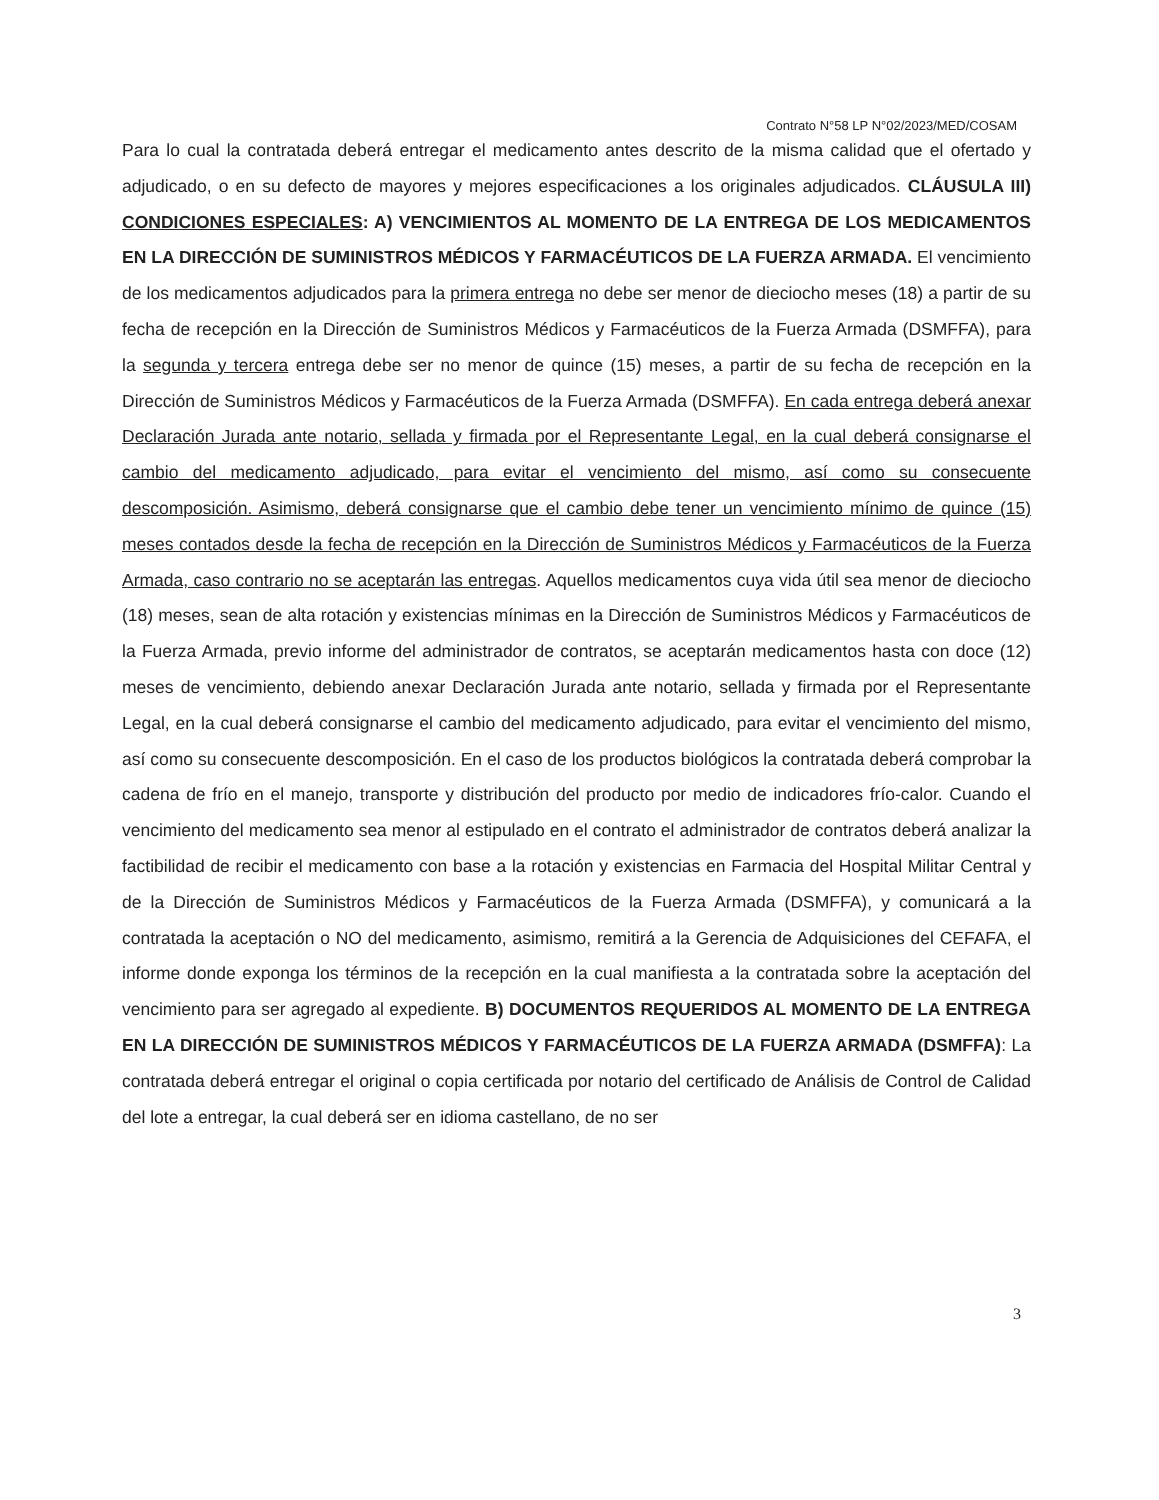Contrato N°58 LP N°02/2023/MED/COSAM
Para lo cual la contratada deberá entregar el medicamento antes descrito de la misma calidad que el ofertado y adjudicado, o en su defecto de mayores y mejores especificaciones a los originales adjudicados. CLÁUSULA III) CONDICIONES ESPECIALES: A) VENCIMIENTOS AL MOMENTO DE LA ENTREGA DE LOS MEDICAMENTOS EN LA DIRECCIÓN DE SUMINISTROS MÉDICOS Y FARMACÉUTICOS DE LA FUERZA ARMADA. El vencimiento de los medicamentos adjudicados para la primera entrega no debe ser menor de dieciocho meses (18) a partir de su fecha de recepción en la Dirección de Suministros Médicos y Farmacéuticos de la Fuerza Armada (DSMFFA), para la segunda y tercera entrega debe ser no menor de quince (15) meses, a partir de su fecha de recepción en la Dirección de Suministros Médicos y Farmacéuticos de la Fuerza Armada (DSMFFA). En cada entrega deberá anexar Declaración Jurada ante notario, sellada y firmada por el Representante Legal, en la cual deberá consignarse el cambio del medicamento adjudicado, para evitar el vencimiento del mismo, así como su consecuente descomposición. Asimismo, deberá consignarse que el cambio debe tener un vencimiento mínimo de quince (15) meses contados desde la fecha de recepción en la Dirección de Suministros Médicos y Farmacéuticos de la Fuerza Armada, caso contrario no se aceptarán las entregas. Aquellos medicamentos cuya vida útil sea menor de dieciocho (18) meses, sean de alta rotación y existencias mínimas en la Dirección de Suministros Médicos y Farmacéuticos de la Fuerza Armada, previo informe del administrador de contratos, se aceptarán medicamentos hasta con doce (12) meses de vencimiento, debiendo anexar Declaración Jurada ante notario, sellada y firmada por el Representante Legal, en la cual deberá consignarse el cambio del medicamento adjudicado, para evitar el vencimiento del mismo, así como su consecuente descomposición. En el caso de los productos biológicos la contratada deberá comprobar la cadena de frío en el manejo, transporte y distribución del producto por medio de indicadores frío-calor. Cuando el vencimiento del medicamento sea menor al estipulado en el contrato el administrador de contratos deberá analizar la factibilidad de recibir el medicamento con base a la rotación y existencias en Farmacia del Hospital Militar Central y de la Dirección de Suministros Médicos y Farmacéuticos de la Fuerza Armada (DSMFFA), y comunicará a la contratada la aceptación o NO del medicamento, asimismo, remitirá a la Gerencia de Adquisiciones del CEFAFA, el informe donde exponga los términos de la recepción en la cual manifiesta a la contratada sobre la aceptación del vencimiento para ser agregado al expediente. B) DOCUMENTOS REQUERIDOS AL MOMENTO DE LA ENTREGA EN LA DIRECCIÓN DE SUMINISTROS MÉDICOS Y FARMACÉUTICOS DE LA FUERZA ARMADA (DSMFFA): La contratada deberá entregar el original o copia certificada por notario del certificado de Análisis de Control de Calidad del lote a entregar, la cual deberá ser en idioma castellano, de no ser
3